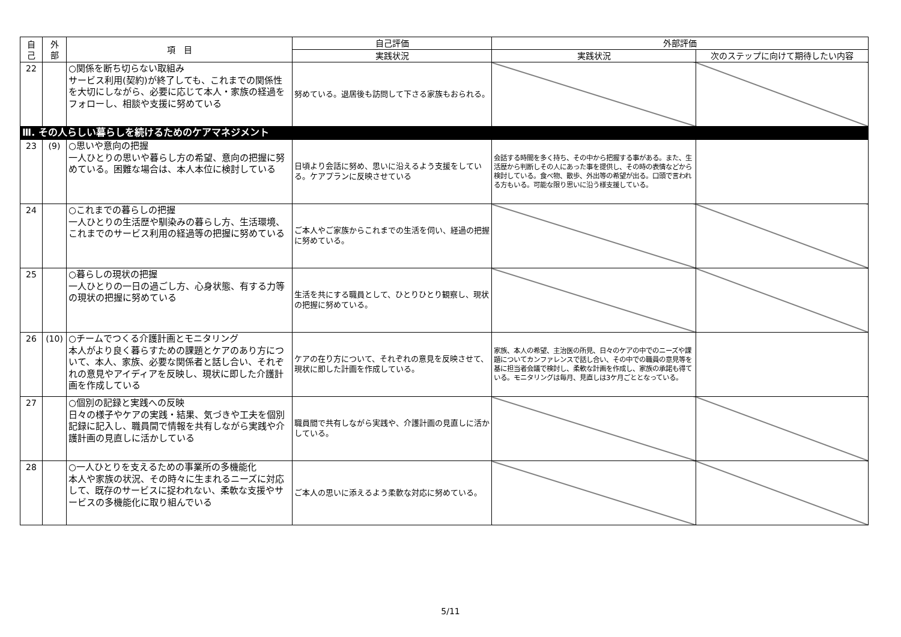| 自 己 | 外 部 | 項 目 | 自己評価 | 外部評価 | |
| --- | --- | --- | --- | --- | --- |
| | | | 実践状況 | 実践状況 | 次のステップに向けて期待したい内容 |
| 22 | | ○関係を断ち切らない取組み サービス利用(契約)が終了しても、これまでの関係性を大切にしながら、必要に応じて本人・家族の経過をフォローし、相談や支援に努めている | 努めている。退居後も訪問して下さる家族もおられる。 | | |
| Ⅲ. その人らしい暮らしを続けるためのケアマネジメント | | | | | |
| 23 | (9) | ○思いや意向の把握 一人ひとりの思いや暮らし方の希望、意向の把握に努めている。困難な場合は、本人本位に検討している | 日頃より会話に努め、思いに沿えるよう支援をしている。ケアプランに反映させている | 会話する時間を多く持ち、その中から把握する事がある。また、生活歴から判断しその人にあった事を提供し、その時の表情などから検討している。食べ物、散歩、外出等の希望が出る。口頭で言われる方もいる。可能な限り思いに沿う様支援している。 | |
| 24 | | ○これまでの暮らしの把握 一人ひとりの生活歴や馴染みの暮らし方、生活環境、これまでのサービス利用の経過等の把握に努めている | ご本人やご家族からこれまでの生活を伺い、経過の把握に努めている。 | | |
| 25 | | ○暮らしの現状の把握 一人ひとりの一日の過ごし方、心身状態、有する力等の現状の把握に努めている | 生活を共にする職員として、ひとりひとり観察し、現状の把握に努めている。 | | |
| 26 | (10) | ○チームでつくる介護計画とモニタリング 本人がより良く暮らすための課題とケアのあり方について、本人、家族、必要な関係者と話し合い、それぞれの意見やアイディアを反映し、現状に即した介護計画を作成している | ケアの在り方について、それぞれの意見を反映させて、現状に即した計画を作成している。 | 家族、本人の希望、主治医の所見、日々のケアの中でのニーズや課題についてカンファレンスで話し合い、その中での職員の意見等を基に担当者会議で検討し、柔軟な計画を作成し、家族の承諾も得ている。モニタリングは毎月、見直しは3ケ月ごととなっている。 | |
| 27 | | ○個別の記録と実践への反映 日々の様子やケアの実践・結果、気づきや工夫を個別記録に記入し、職員間で情報を共有しながら実践や介護計画の見直しに活かしている | 職員間で共有しながら実践や、介護計画の見直しに活かしている。 | | |
| 28 | | ○一人ひとりを支えるための事業所の多機能化 本人や家族の状況、その時々に生まれるニーズに対応して、既存のサービスに捉われない、柔軟な支援やサービスの多機能化に取り組んでいる | ご本人の思いに添えるよう柔軟な対応に努めている。 | | |
5/11